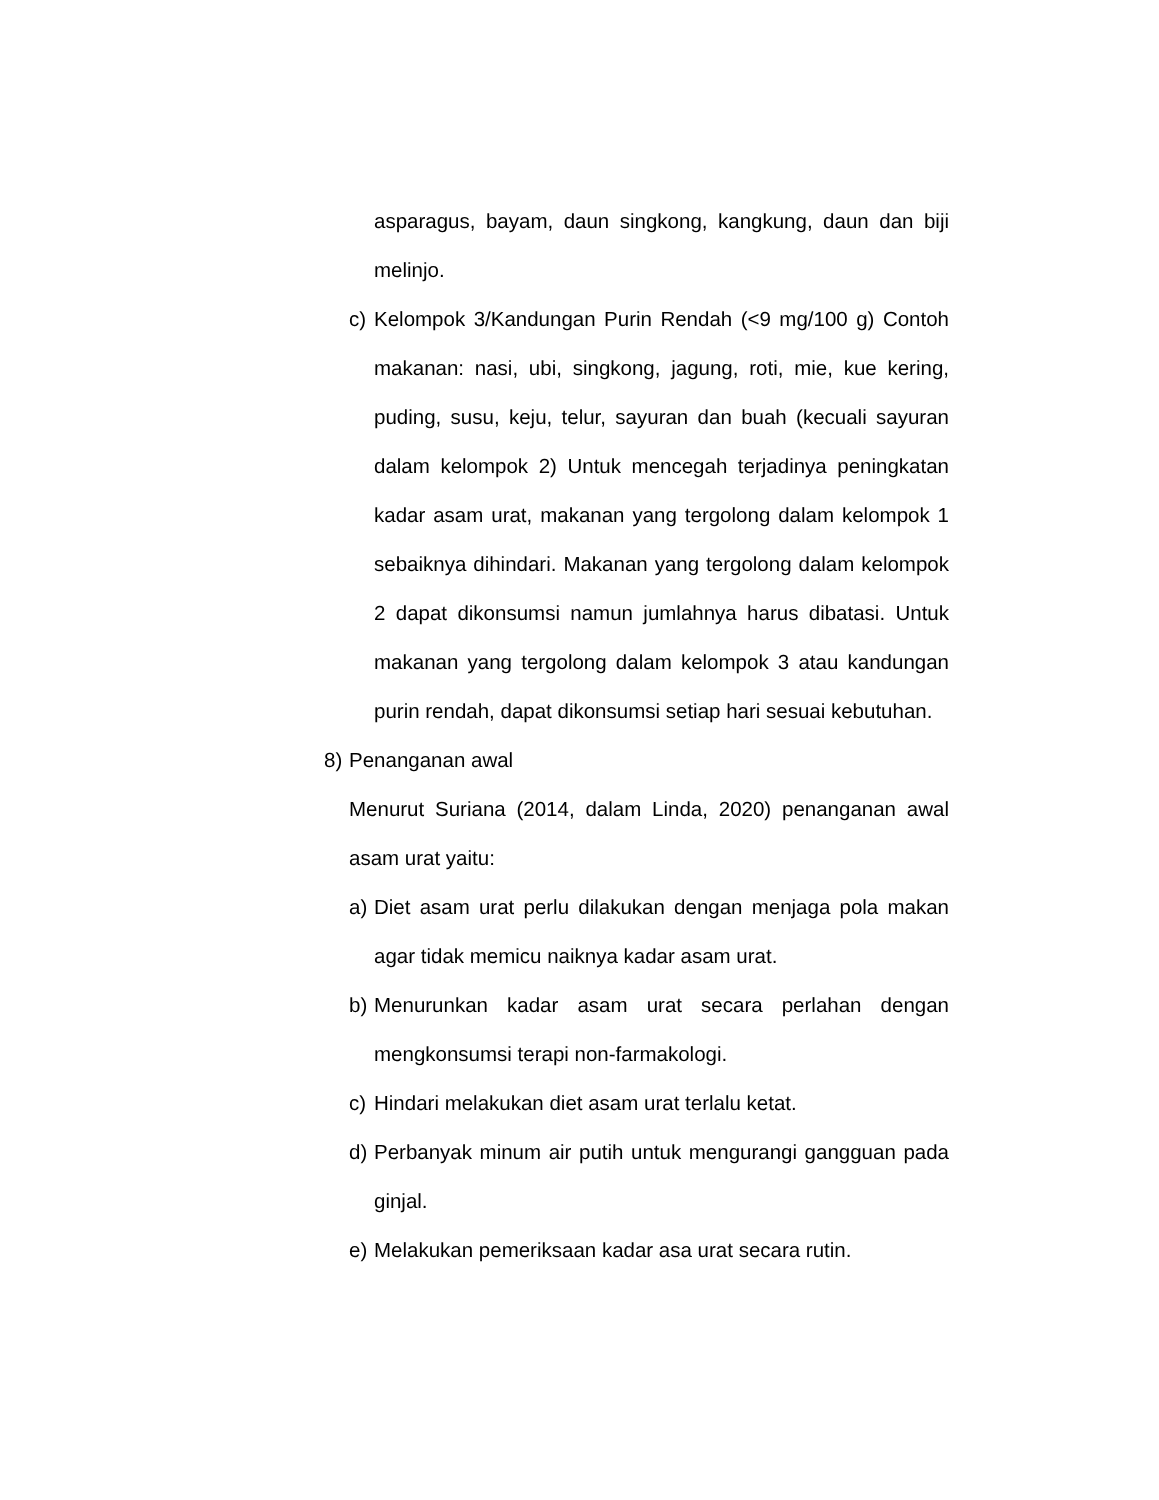asparagus, bayam, daun singkong, kangkung, daun dan biji melinjo.
c) Kelompok 3/Kandungan Purin Rendah (<9 mg/100 g) Contoh makanan: nasi, ubi, singkong, jagung, roti, mie, kue kering, puding, susu, keju, telur, sayuran dan buah (kecuali sayuran dalam kelompok 2) Untuk mencegah terjadinya peningkatan kadar asam urat, makanan yang tergolong dalam kelompok 1 sebaiknya dihindari. Makanan yang tergolong dalam kelompok 2 dapat dikonsumsi namun jumlahnya harus dibatasi. Untuk makanan yang tergolong dalam kelompok 3 atau kandungan purin rendah, dapat dikonsumsi setiap hari sesuai kebutuhan.
8) Penanganan awal
Menurut Suriana (2014, dalam Linda, 2020) penanganan awal asam urat yaitu:
a) Diet asam urat perlu dilakukan dengan menjaga pola makan agar tidak memicu naiknya kadar asam urat.
b) Menurunkan kadar asam urat secara perlahan dengan mengkonsumsi terapi non-farmakologi.
c) Hindari melakukan diet asam urat terlalu ketat.
d) Perbanyak minum air putih untuk mengurangi gangguan pada ginjal.
e) Melakukan pemeriksaan kadar asa urat secara rutin.